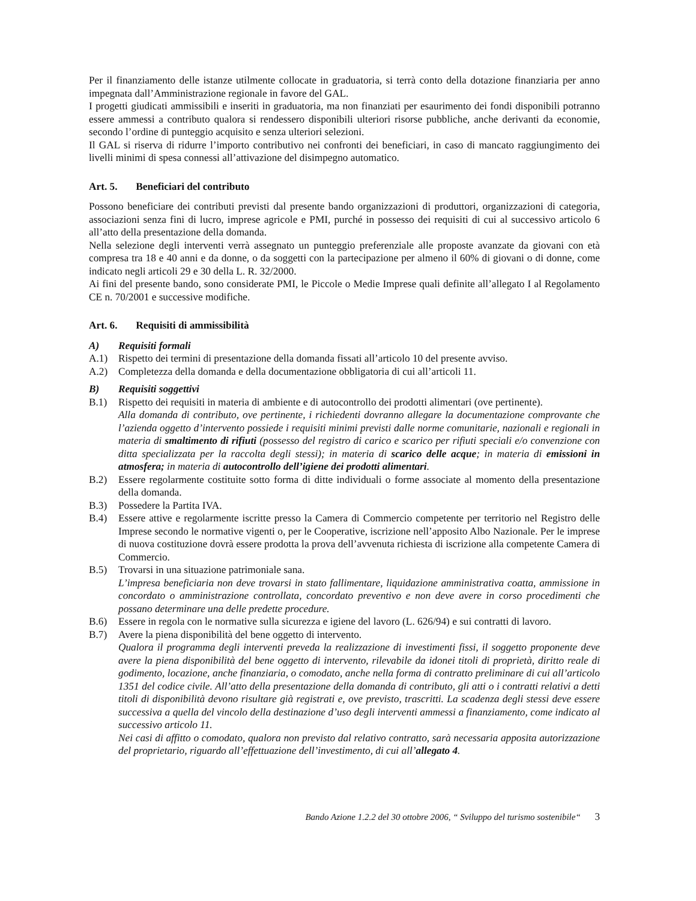Per il finanziamento delle istanze utilmente collocate in graduatoria, si terrà conto della dotazione finanziaria per anno impegnata dall’Amministrazione regionale in favore del GAL.
I progetti giudicati ammissibili e inseriti in graduatoria, ma non finanziati per esaurimento dei fondi disponibili potranno essere ammessi a contributo qualora si rendessero disponibili ulteriori risorse pubbliche, anche derivanti da economie, secondo l’ordine di punteggio acquisito e senza ulteriori selezioni.
Il GAL si riserva di ridurre l’importo contributivo nei confronti dei beneficiari, in caso di mancato raggiungimento dei livelli minimi di spesa connessi all’attivazione del disimpegno automatico.
Art. 5. Beneficiari del contributo
Possono beneficiare dei contributi previsti dal presente bando organizzazioni di produttori, organizzazioni di categoria, associazioni senza fini di lucro, imprese agricole e PMI, purché in possesso dei requisiti di cui al successivo articolo 6 all’atto della presentazione della domanda.
Nella selezione degli interventi verrà assegnato un punteggio preferenziale alle proposte avanzate da giovani con età compresa tra 18 e 40 anni e da donne, o da soggetti con la partecipazione per almeno il 60% di giovani o di donne, come indicato negli articoli 29 e 30 della L. R. 32/2000.
Ai fini del presente bando, sono considerate PMI, le Piccole o Medie Imprese quali definite all’allegato I al Regolamento CE n. 70/2001 e successive modifiche.
Art. 6. Requisiti di ammissibilità
A) Requisiti formali
A.1) Rispetto dei termini di presentazione della domanda fissati all’articolo 10 del presente avviso.
A.2) Completezza della domanda e della documentazione obbligatoria di cui all’articoli 11.
B) Requisiti soggettivi
B.1) Rispetto dei requisiti in materia di ambiente e di autocontrollo dei prodotti alimentari (ove pertinente).
Alla domanda di contributo, ove pertinente, i richiedenti dovranno allegare la documentazione comprovante che l’azienda oggetto d’intervento possiede i requisiti minimi previsti dalle norme comunitarie, nazionali e regionali in materia di smaltimento di rifiuti (possesso del registro di carico e scarico per rifiuti speciali e/o convenzione con ditta specializzata per la raccolta degli stessi); in materia di scarico delle acque; in materia di emissioni in atmosfera; in materia di autocontrollo dell’igiene dei prodotti alimentari.
B.2) Essere regolarmente costituite sotto forma di ditte individuali o forme associate al momento della presentazione della domanda.
B.3) Possedere la Partita IVA.
B.4) Essere attive e regolarmente iscritte presso la Camera di Commercio competente per territorio nel Registro delle Imprese secondo le normative vigenti o, per le Cooperative, iscrizione nell’apposito Albo Nazionale. Per le imprese di nuova costituzione dovrà essere prodotta la prova dell’avvenuta richiesta di iscrizione alla competente Camera di Commercio.
B.5) Trovarsi in una situazione patrimoniale sana.
L’impresa beneficiaria non deve trovarsi in stato fallimentare, liquidazione amministrativa coatta, ammissione in concordato o amministrazione controllata, concordato preventivo e non deve avere in corso procedimenti che possano determinare una delle predette procedure.
B.6) Essere in regola con le normative sulla sicurezza e igiene del lavoro (L. 626/94) e sui contratti di lavoro.
B.7) Avere la piena disponibilità del bene oggetto di intervento.
Qualora il programma degli interventi preveda la realizzazione di investimenti fissi, il soggetto proponente deve avere la piena disponibilità del bene oggetto di intervento, rilevabile da idonei titoli di proprietà, diritto reale di godimento, locazione, anche finanziaria, o comodato, anche nella forma di contratto preliminare di cui all’articolo 1351 del codice civile. All’atto della presentazione della domanda di contributo, gli atti o i contratti relativi a detti titoli di disponibilità devono risultare già registrati e, ove previsto, trascritti. La scadenza degli stessi deve essere successiva a quella del vincolo della destinazione d’uso degli interventi ammessi a finanziamento, come indicato al successivo articolo 11.
Nei casi di affitto o comodato, qualora non previsto dal relativo contratto, sarà necessaria apposita autorizzazione del proprietario, riguardo all’effettuazione dell’investimento, di cui all’allegato 4.
Bando Azione 1.2.2 del 30 ottobre 2006, “ Sviluppo del turismo sostenibile“ 3